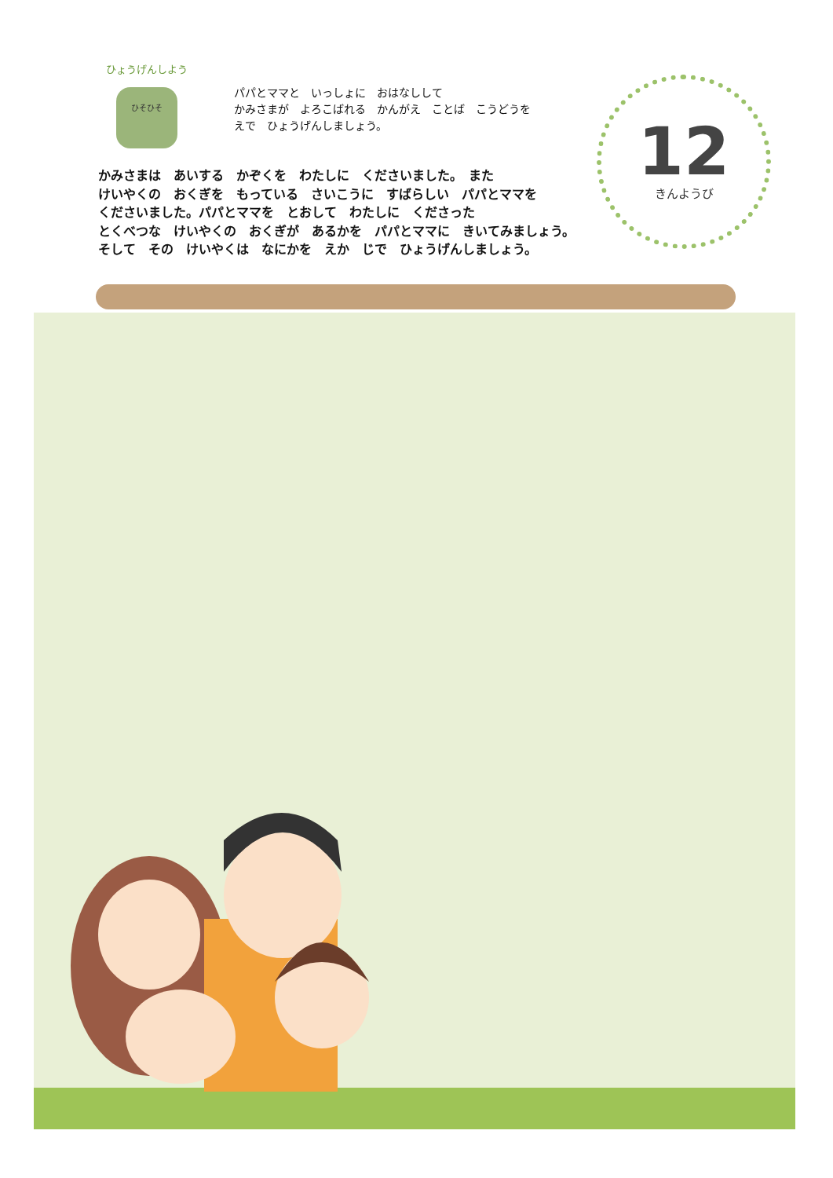ひょうげんしよう
ひそひそ
パパとママと　いっしょに　おはなしして
かみさまが　よろこばれる　かんがえ　ことば　こうどうを
えで　ひょうげんしましょう。
12
きんようび
かみさまは　あいする　かぞくを　わたしに　くださいました。　また
けいやくの　おくぎを　もっている　さいこうに　すばらしい　パパとママを
くださいました。パパとママを　とおして　わたしに　くださった
とくべつな　けいやくの　おくぎが　あるかを　パパとママに　きいてみましょう。
そして　その　けいやくは　なにかを　えか　じで　ひょうげんしましょう。